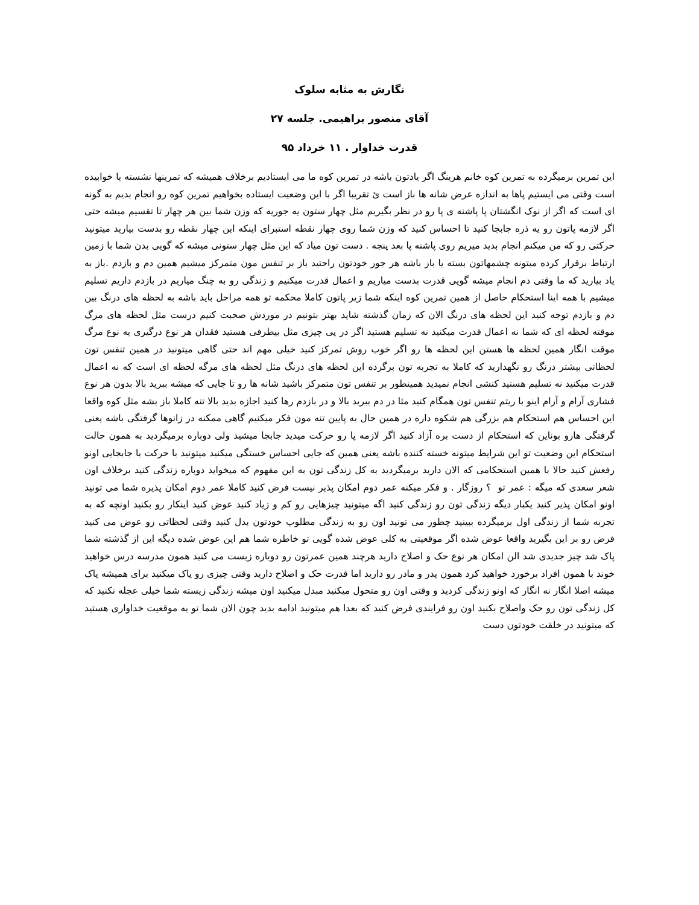نگارش به مثابه سلوک
آقای منصور براهیمی. جلسه ۲۷
قدرت خداوار . ۱۱ خرداد ۹۵
این تمرین برمیگرده به تمرین کوه خانم هرینگ اگر یادتون باشه در تمرین کوه ما می ایستادیم برخلاف همیشه که تمرینها نشسته یا خوابیده است وقتی می ایستیم پاها به اندازه عرض شانه ها باز است ئ تقریبا اگر با این وضعیت ایستاده بخواهیم تمرین کوه رو انجام بدیم به گونه ای است که اگر از نوک انگشتان پا پاشنه ی پا رو در نظر بگیریم مثل چهار ستون یه جوریه که وزن شما بین هر چهار تا تقسیم میشه حتی اگر لازمه پاتون رو یه ذره جابجا کنید تا احساس کنید که وزن شما روی چهار نقطه استبرای اینکه این چهار نقطه رو بدست بیارید میتونید حرکتی رو که من میکنم انجام بدید میریم روی پاشنه پا بعد پنجه . دست تون میاد که این مثل چهار ستونی میشه که گویی بدن شما با زمین ارتباط برقرار کرده میتونه چشمهاتون بسته یا باز باشه هر جور خودتون راحتید باز بر تنفس مون متمرکز میشیم همین دم و بازدم .باز به یاد بیارید که ما وقتی دم انجام میشه گویی قدرت بدست میاریم و اعمال قدرت میکنیم و زندگی رو به چنگ میاریم در بازدم داریم تسلیم میشیم با همه اینا استحکام حاصل از همین تمرین کوه اینکه شما زیر پاتون کاملا محکمه تو همه مراحل باید باشه به لحظه های درنگ بین دم و بازدم توجه کنید این لحظه های درنگ الان که زمان گذشته شاید بهتر بتونیم در موردش صحبت کنیم درست مثل لحظه های مرگ موقته لحظه ای که شما نه اعمال قدرت میکنید نه تسلیم هستید اگر در پی چیزی مثل بیطرفی هستید فقدان هر نوع درگیری یه نوع مرگ موقت انگار همین لحظه ها هستن این لحظه ها رو اگر خوب روش تمرکز کنید خیلی مهم اند حتی گاهی میتونید در همین تنفس تون لحظاتی بیشتر درنگ رو نگهدارید که کاملا به تجربه تون برگرده این لحظه های درنگ مثل لحظه های مرگه لحظه ای است که نه اعمال قدرت میکنید نه تسلیم هستید کنشی انجام نمیدید همینطور بر تنفس تون متمرکز باشید شانه ها رو تا جایی که میشه ببرید بالا بدون هر نوع فشاری آرام و آرام اینو با ریتم تنفس تون همگام کنید مثا در دم ببرید بالا و در بازدم رها کنید اجازه بدید بالا تنه کاملا باز بشه مثل کوه واقعا این احساس هم استحکام هم بزرگی هم شکوه داره در همین حال به پایین تنه مون فکر میکنیم گاهی ممکنه در زانوها گرفتگی باشه یعنی گرفتگی هارو بوناین که استحکام از دست بره آزاد کنید اگر لازمه پا رو حرکت میدید جابجا میشید ولی دوباره برمیگردید به همون حالت استحکام این وضعیت تو این شرایط میتونه خسته کننده باشه یعنی همین که جایی احساس خستگی میکنید میتونید با حرکت با جابجایی اونو رفعش کنید حالا با همین استحکامی که الان دارید برمیگردید به کل زندگی تون به این مفهوم که میخواید دوباره زندگی کنید برخلاف اون شعر سعدی که میگه : عمر تو ؟ روزگار . و فکر میکنه عمر دوم امکان پذیر نیست فرض کنید کاملا عمر دوم امکان پذیره شما می تونید اونو امکان پذیر کنید یکبار دیگه زندگی تون رو زندگی کنید اگه میتونید چیزهایی رو کم و زیاد کنید عوض کنید اینکار رو بکنید اونچه که به تجربه شما از زندگی اول برمیگرده ببینید چطور می تونید اون رو به زندگی مطلوب خودتون بدل کنید وقتی لحظاتی رو عوض می کنید فرض رو بر این بگیرید واقعا عوض شده اگر موقعیتی به کلی عوض شده گویی تو خاطره شما هم این عوض شده دیگه این از گذشته شما پاک شد چیز جدیدی شد الن امکان هر نوع حک و اصلاح دارید هرچند همین عمرتون رو دوباره زیست می کنید همون مدرسه درس خواهید خوند با همون افراد برخورد خواهید کرد همون پدر و مادر رو دارید اما قدرت حک و اصلاح دارید وقتی چیزی رو پاک میکنید برای همیشه پاک میشه اصلا انگار نه انگار که اونو زندگی کردید و وقتی اون رو متحول میکنید مبدل میکنید اون میشه زندگی زیسته شما خیلی عجله نکنید که کل زندگی تون رو حک واصلاح بکنید اون رو فرایندی فرض کنید که بعدا هم میتونید ادامه بدید چون الان شما تو یه موقعیت خداواری هستید که میتونید در خلقت خودتون دست